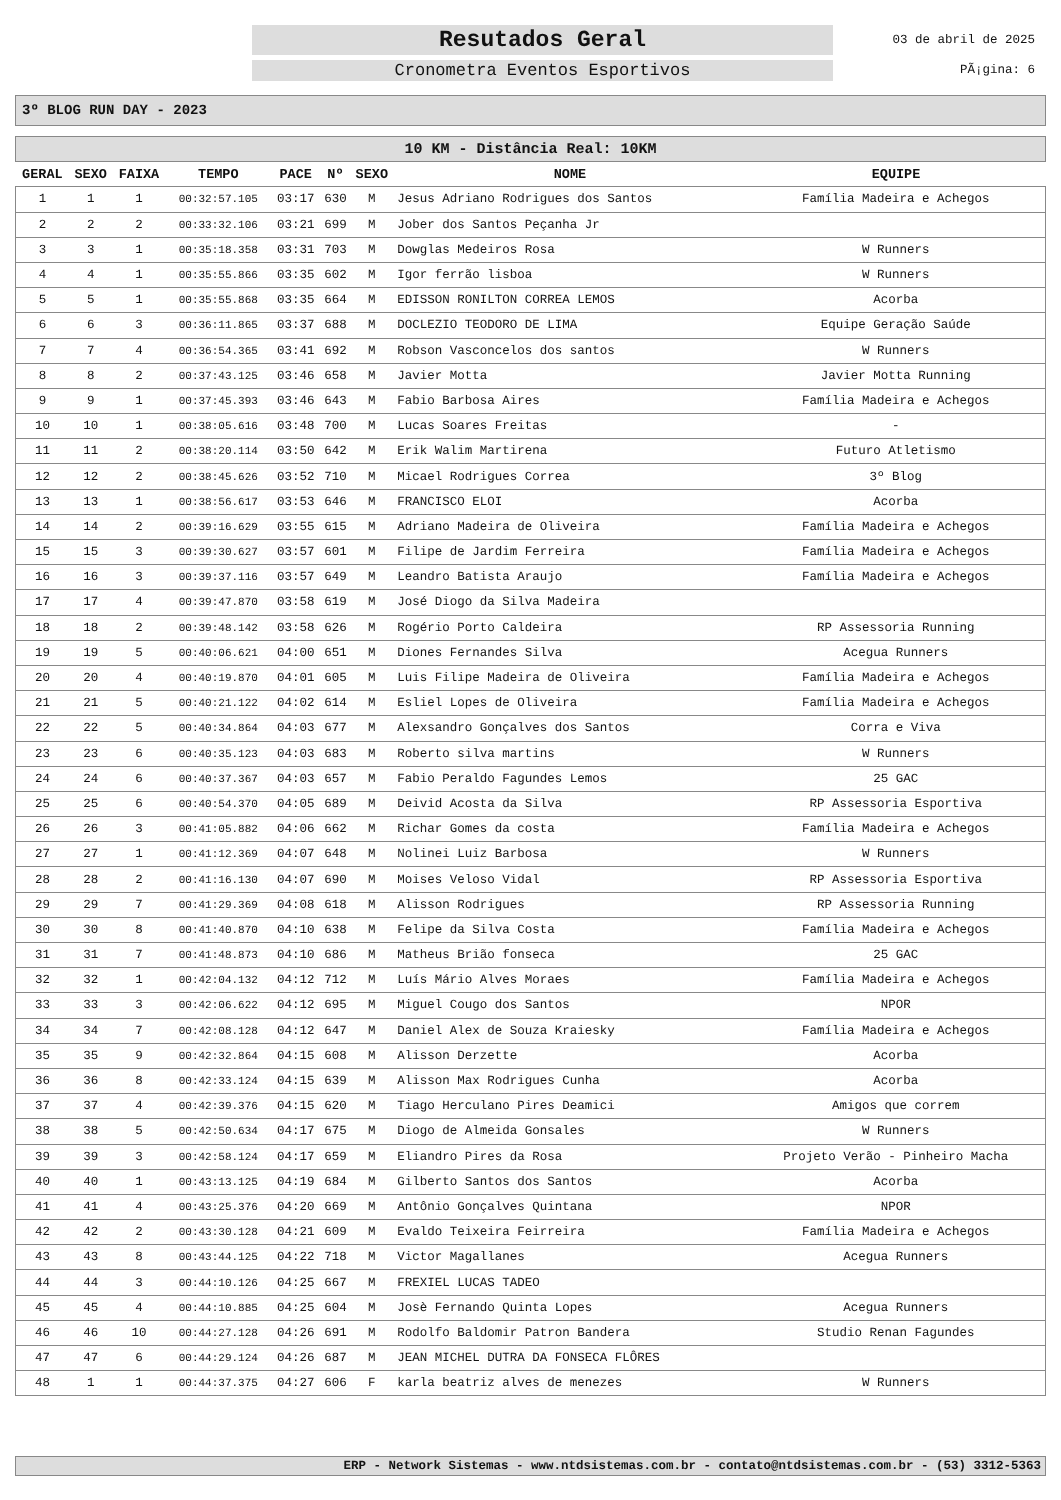Resutados Geral
Cronometra Eventos Esportivos
03 de abril de 2025
PÃ¡gina: 6
3º BLOG RUN DAY - 2023
| 10 KM - Distância Real: 10KM | | | | | | | | |
| GERAL | SEXO | FAIXA | TEMPO | PACE | Nº | SEXO | NOME | EQUIPE |
| 1 | 1 | 1 | 00:32:57.105 | 03:17 | 630 | M | Jesus Adriano Rodrigues dos Santos | Família Madeira e Achegos |
| 2 | 2 | 2 | 00:33:32.106 | 03:21 | 699 | M | Jober dos Santos Peçanha Jr | |
| 3 | 3 | 1 | 00:35:18.358 | 03:31 | 703 | M | Dowglas Medeiros Rosa | W Runners |
| 4 | 4 | 1 | 00:35:55.866 | 03:35 | 602 | M | Igor ferrão lisboa | W Runners |
| 5 | 5 | 1 | 00:35:55.868 | 03:35 | 664 | M | EDISSON RONILTON CORREA LEMOS | Acorba |
| 6 | 6 | 3 | 00:36:11.865 | 03:37 | 688 | M | DOCLEZIO TEODORO DE LIMA | Equipe Geração Saúde |
| 7 | 7 | 4 | 00:36:54.365 | 03:41 | 692 | M | Robson Vasconcelos dos santos | W Runners |
| 8 | 8 | 2 | 00:37:43.125 | 03:46 | 658 | M | Javier Motta | Javier Motta Running |
| 9 | 9 | 1 | 00:37:45.393 | 03:46 | 643 | M | Fabio Barbosa Aires | Família Madeira e Achegos |
| 10 | 10 | 1 | 00:38:05.616 | 03:48 | 700 | M | Lucas Soares Freitas | - |
| 11 | 11 | 2 | 00:38:20.114 | 03:50 | 642 | M | Erik Walim Martirena | Futuro Atletismo |
| 12 | 12 | 2 | 00:38:45.626 | 03:52 | 710 | M | Micael Rodrigues Correa | 3º Blog |
| 13 | 13 | 1 | 00:38:56.617 | 03:53 | 646 | M | FRANCISCO ELOI | Acorba |
| 14 | 14 | 2 | 00:39:16.629 | 03:55 | 615 | M | Adriano Madeira de Oliveira | Família Madeira e Achegos |
| 15 | 15 | 3 | 00:39:30.627 | 03:57 | 601 | M | Filipe de Jardim Ferreira | Família Madeira e Achegos |
| 16 | 16 | 3 | 00:39:37.116 | 03:57 | 649 | M | Leandro Batista Araujo | Família Madeira e Achegos |
| 17 | 17 | 4 | 00:39:47.870 | 03:58 | 619 | M | José Diogo da Silva Madeira | |
| 18 | 18 | 2 | 00:39:48.142 | 03:58 | 626 | M | Rogério Porto Caldeira | RP Assessoria Running |
| 19 | 19 | 5 | 00:40:06.621 | 04:00 | 651 | M | Diones Fernandes Silva | Acegua Runners |
| 20 | 20 | 4 | 00:40:19.870 | 04:01 | 605 | M | Luis Filipe Madeira de Oliveira | Família Madeira e Achegos |
| 21 | 21 | 5 | 00:40:21.122 | 04:02 | 614 | M | Esliel Lopes de Oliveira | Família Madeira e Achegos |
| 22 | 22 | 5 | 00:40:34.864 | 04:03 | 677 | M | Alexsandro Gonçalves dos Santos | Corra e Viva |
| 23 | 23 | 6 | 00:40:35.123 | 04:03 | 683 | M | Roberto silva martins | W Runners |
| 24 | 24 | 6 | 00:40:37.367 | 04:03 | 657 | M | Fabio Peraldo Fagundes Lemos | 25 GAC |
| 25 | 25 | 6 | 00:40:54.370 | 04:05 | 689 | M | Deivid Acosta da Silva | RP Assessoria Esportiva |
| 26 | 26 | 3 | 00:41:05.882 | 04:06 | 662 | M | Richar Gomes da costa | Família Madeira e Achegos |
| 27 | 27 | 1 | 00:41:12.369 | 04:07 | 648 | M | Nolinei Luiz Barbosa | W Runners |
| 28 | 28 | 2 | 00:41:16.130 | 04:07 | 690 | M | Moises Veloso Vidal | RP Assessoria Esportiva |
| 29 | 29 | 7 | 00:41:29.369 | 04:08 | 618 | M | Alisson Rodrigues | RP Assessoria Running |
| 30 | 30 | 8 | 00:41:40.870 | 04:10 | 638 | M | Felipe da Silva Costa | Família Madeira e Achegos |
| 31 | 31 | 7 | 00:41:48.873 | 04:10 | 686 | M | Matheus Brião fonseca | 25 GAC |
| 32 | 32 | 1 | 00:42:04.132 | 04:12 | 712 | M | Luís Mário Alves Moraes | Família Madeira e Achegos |
| 33 | 33 | 3 | 00:42:06.622 | 04:12 | 695 | M | Miguel Cougo dos Santos | NPOR |
| 34 | 34 | 7 | 00:42:08.128 | 04:12 | 647 | M | Daniel Alex de Souza Kraiesky | Família Madeira e Achegos |
| 35 | 35 | 9 | 00:42:32.864 | 04:15 | 608 | M | Alisson Derzette | Acorba |
| 36 | 36 | 8 | 00:42:33.124 | 04:15 | 639 | M | Alisson Max Rodrigues Cunha | Acorba |
| 37 | 37 | 4 | 00:42:39.376 | 04:15 | 620 | M | Tiago Herculano Pires Deamici | Amigos que correm |
| 38 | 38 | 5 | 00:42:50.634 | 04:17 | 675 | M | Diogo de Almeida Gonsales | W Runners |
| 39 | 39 | 3 | 00:42:58.124 | 04:17 | 659 | M | Eliandro Pires da Rosa | Projeto Verão - Pinheiro Macha |
| 40 | 40 | 1 | 00:43:13.125 | 04:19 | 684 | M | Gilberto Santos dos Santos | Acorba |
| 41 | 41 | 4 | 00:43:25.376 | 04:20 | 669 | M | Antônio Gonçalves Quintana | NPOR |
| 42 | 42 | 2 | 00:43:30.128 | 04:21 | 609 | M | Evaldo Teixeira Feirreira | Família Madeira e Achegos |
| 43 | 43 | 8 | 00:43:44.125 | 04:22 | 718 | M | Victor Magallanes | Acegua Runners |
| 44 | 44 | 3 | 00:44:10.126 | 04:25 | 667 | M | FREXIEL LUCAS TADEO | |
| 45 | 45 | 4 | 00:44:10.885 | 04:25 | 604 | M | Josè Fernando Quinta Lopes | Acegua Runners |
| 46 | 46 | 10 | 00:44:27.128 | 04:26 | 691 | M | Rodolfo Baldomir Patron Bandera | Studio Renan Fagundes |
| 47 | 47 | 6 | 00:44:29.124 | 04:26 | 687 | M | JEAN MICHEL DUTRA DA FONSECA FLÔRES | |
| 48 | 1 | 1 | 00:44:37.375 | 04:27 | 606 | F | karla beatriz alves de menezes | W Runners |
ERP - Network Sistemas - www.ntdsistemas.com.br - contato@ntdsistemas.com.br - (53) 3312-5363